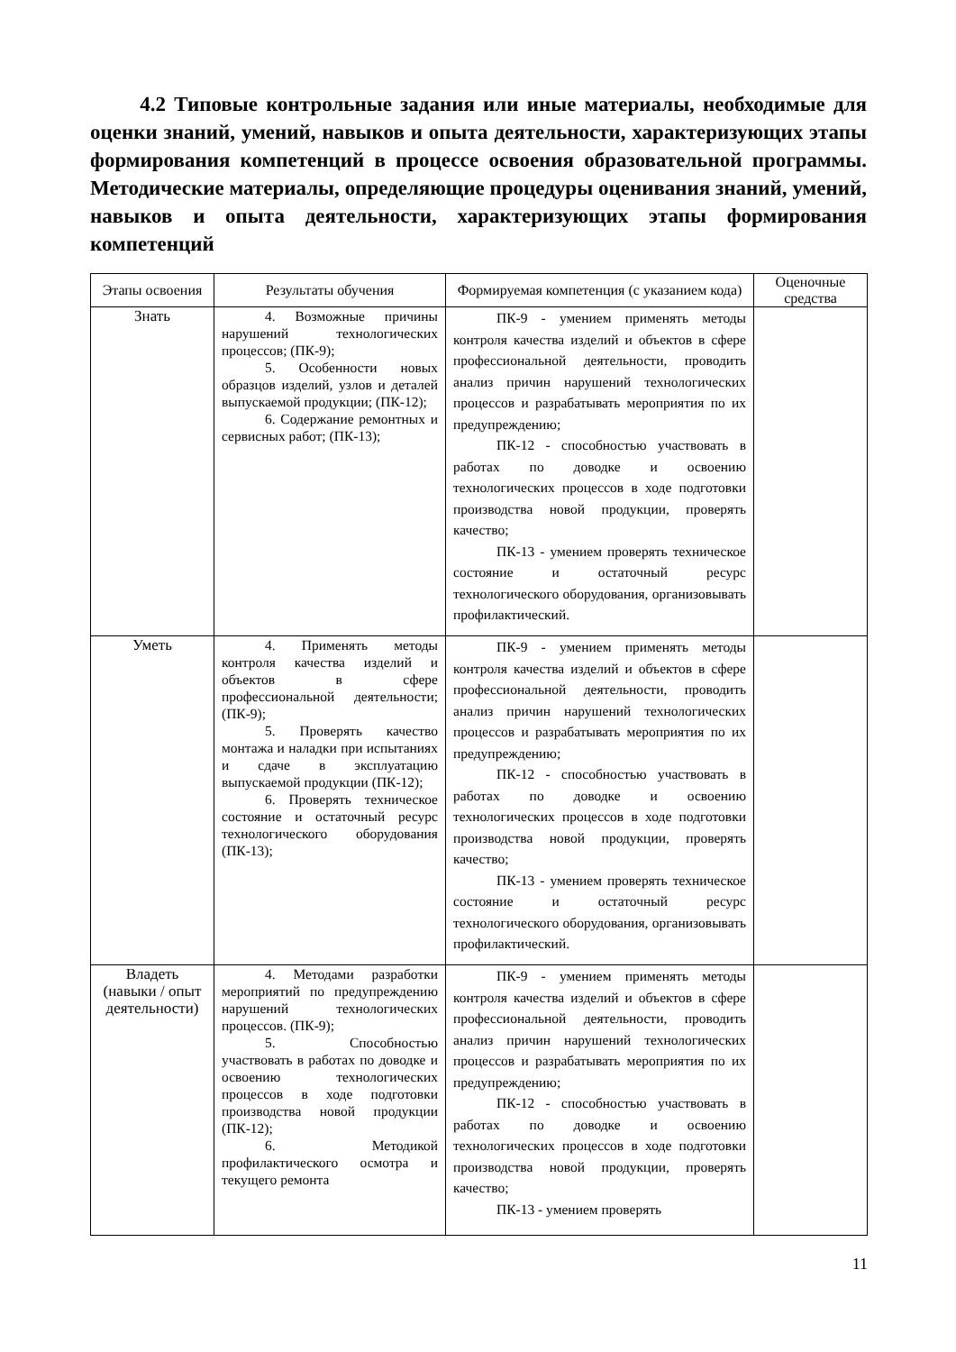4.2 Типовые контрольные задания или иные материалы, необходимые для оценки знаний, умений, навыков и опыта деятельности, характеризующих этапы формирования компетенций в процессе освоения образовательной программы. Методические материалы, определяющие процедуры оценивания знаний, умений, навыков и опыта деятельности, характеризующих этапы формирования компетенций
| Этапы освоения | Результаты обучения | Формируемая компетенция (с указанием кода) | Оценочные средства |
| --- | --- | --- | --- |
| Знать | 4. Возможные причины нарушений технологических процессов; (ПК-9); 5. Особенности новых образцов изделий, узлов и деталей выпускаемой продукции; (ПК-12); 6. Содержание ремонтных и сервисных работ; (ПК-13); | ПК-9 - умением применять методы контроля качества изделий и объектов в сфере профессиональной деятельности, проводить анализ причин нарушений технологических процессов и разрабатывать мероприятия по их предупреждению; ПК-12 - способностью участвовать в работах по доводке и освоению технологических процессов в ходе подготовки производства новой продукции, проверять качество; ПК-13 - умением проверять техническое состояние и остаточный ресурс технологического оборудования, организовывать профилактический. | |
| Уметь | 4. Применять методы контроля качества изделий и объектов в сфере профессиональной деятельности; (ПК-9); 5. Проверять качество монтажа и наладки при испытаниях и сдаче в эксплуатацию выпускаемой продукции (ПК-12); 6. Проверять техническое состояние и остаточный ресурс технологического оборудования (ПК-13); | ПК-9 - умением применять методы контроля качества изделий и объектов в сфере профессиональной деятельности, проводить анализ причин нарушений технологических процессов и разрабатывать мероприятия по их предупреждению; ПК-12 - способностью участвовать в работах по доводке и освоению технологических процессов в ходе подготовки производства новой продукции, проверять качество; ПК-13 - умением проверять техническое состояние и остаточный ресурс технологического оборудования, организовывать профилактический. | |
| Владеть (навыки / опыт деятельности) | 4. Методами разработки мероприятий по предупреждению нарушений технологических процессов. (ПК-9); 5. Способностью участвовать в работах по доводке и освоению технологических процессов в ходе подготовки производства новой продукции (ПК-12); 6. Методикой профилактического осмотра и текущего ремонта | ПК-9 - умением применять методы контроля качества изделий и объектов в сфере профессиональной деятельности, проводить анализ причин нарушений технологических процессов и разрабатывать мероприятия по их предупреждению; ПК-12 - способностью участвовать в работах по доводке и освоению технологических процессов в ходе подготовки производства новой продукции, проверять качество; ПК-13 - умением проверять | |
11